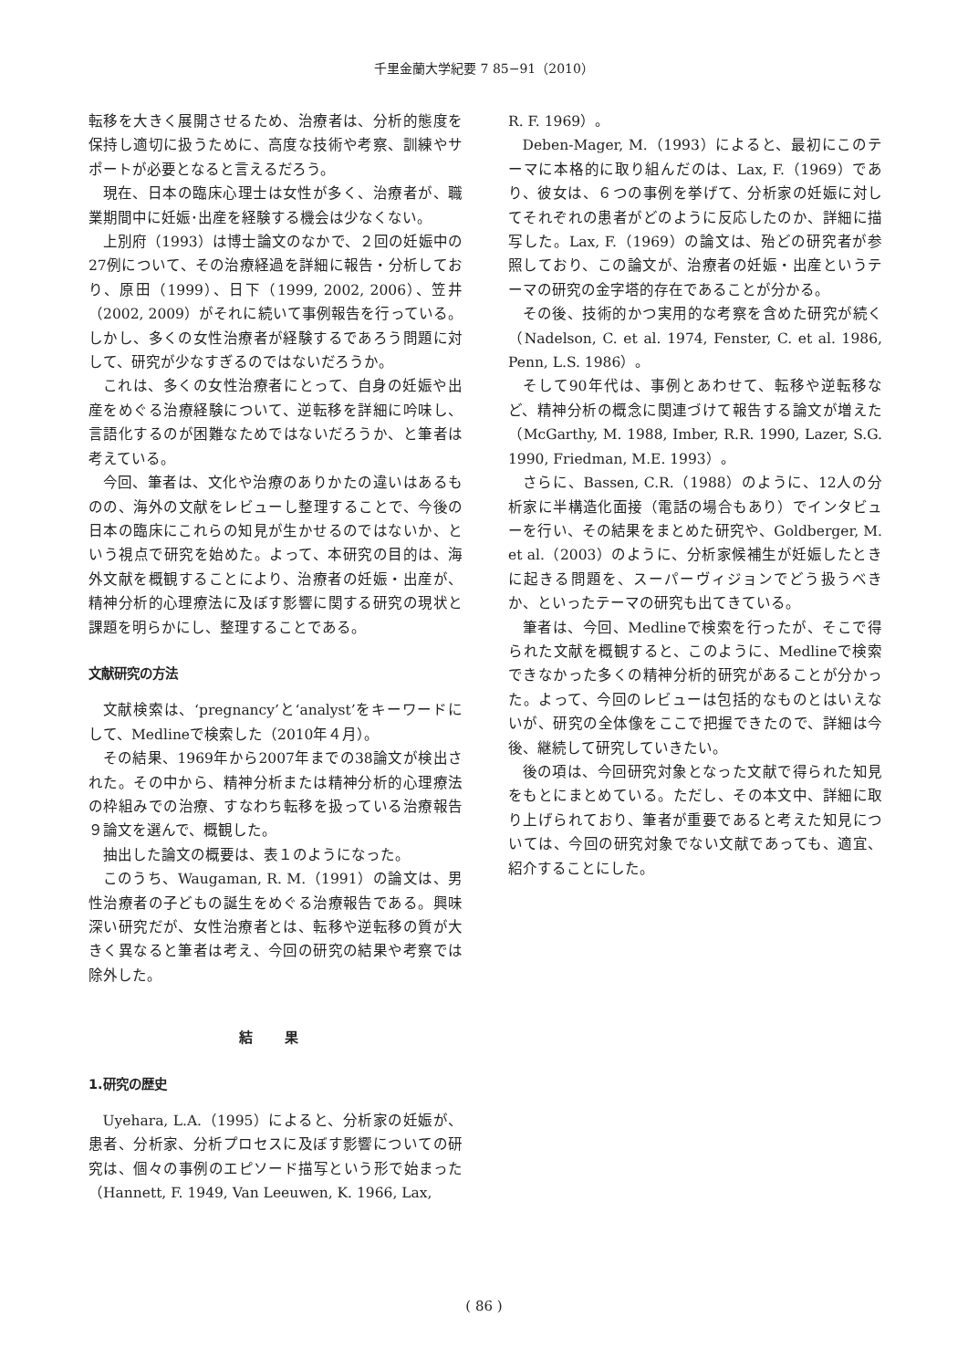千里金蘭大学紀要 7 85−91（2010）
転移を大きく展開させるため、治療者は、分析的態度を保持し適切に扱うために、高度な技術や考察、訓練やサポートが必要となると言えるだろう。
現在、日本の臨床心理士は女性が多く、治療者が、職業期間中に妊娠･出産を経験する機会は少なくない。
上別府（1993）は博士論文のなかで、２回の妊娠中の27例について、その治療経過を詳細に報告・分析しており、原田（1999）、日下（1999, 2002, 2006）、笠井（2002, 2009）がそれに続いて事例報告を行っている。しかし、多くの女性治療者が経験するであろう問題に対して、研究が少なすぎるのではないだろうか。
これは、多くの女性治療者にとって、自身の妊娠や出産をめぐる治療経験について、逆転移を詳細に吟味し、言語化するのが困難なためではないだろうか、と筆者は考えている。
今回、筆者は、文化や治療のありかたの違いはあるものの、海外の文献をレビューし整理することで、今後の日本の臨床にこれらの知見が生かせるのではないか、という視点で研究を始めた。よって、本研究の目的は、海外文献を概観することにより、治療者の妊娠・出産が、精神分析的心理療法に及ぼす影響に関する研究の現状と課題を明らかにし、整理することである。
文献研究の方法
文献検索は、‘pregnancy’と‘analyst’をキーワードにして、Medlineで検索した（2010年４月）。
その結果、1969年から2007年までの38論文が検出された。その中から、精神分析または精神分析的心理療法の枠組みでの治療、すなわち転移を扱っている治療報告９論文を選んで、概観した。
抽出した論文の概要は、表１のようになった。
このうち、Waugaman, R. M.（1991）の論文は、男性治療者の子どもの誕生をめぐる治療報告である。興味深い研究だが、女性治療者とは、転移や逆転移の質が大きく異なると筆者は考え、今回の研究の結果や考察では除外した。
結 果
1.研究の歴史
Uyehara, L.A.（1995）によると、分析家の妊娠が、患者、分析家、分析プロセスに及ぼす影響についての研究は、個々の事例のエピソード描写という形で始まった（Hannett, F. 1949, Van Leeuwen, K. 1966, Lax,
R. F. 1969）。
Deben-Mager, M.（1993）によると、最初にこのテーマに本格的に取り組んだのは、Lax, F.（1969）であり、彼女は、６つの事例を挙げて、分析家の妊娠に対してそれぞれの患者がどのように反応したのか、詳細に描写した。Lax, F.（1969）の論文は、殆どの研究者が参照しており、この論文が、治療者の妊娠・出産というテーマの研究の金字塔的存在であることが分かる。
その後、技術的かつ実用的な考察を含めた研究が続く（Nadelson, C. et al. 1974, Fenster, C. et al. 1986, Penn, L.S. 1986）。
そして90年代は、事例とあわせて、転移や逆転移など、精神分析の概念に関連づけて報告する論文が増えた（McGarthy, M. 1988, Imber, R.R. 1990, Lazer, S.G. 1990, Friedman, M.E. 1993）。
さらに、Bassen, C.R.（1988）のように、12人の分析家に半構造化面接（電話の場合もあり）でインタビューを行い、その結果をまとめた研究や、Goldberger, M. et al.（2003）のように、分析家候補生が妊娠したときに起きる問題を、スーパーヴィジョンでどう扱うべきか、といったテーマの研究も出てきている。
筆者は、今回、Medlineで検索を行ったが、そこで得られた文献を概観すると、このように、Medlineで検索できなかった多くの精神分析的研究があることが分かった。よって、今回のレビューは包括的なものとはいえないが、研究の全体像をここで把握できたので、詳細は今後、継続して研究していきたい。
後の項は、今回研究対象となった文献で得られた知見をもとにまとめている。ただし、その本文中、詳細に取り上げられており、筆者が重要であると考えた知見については、今回の研究対象でない文献であっても、適宜、紹介することにした。
( 86 )